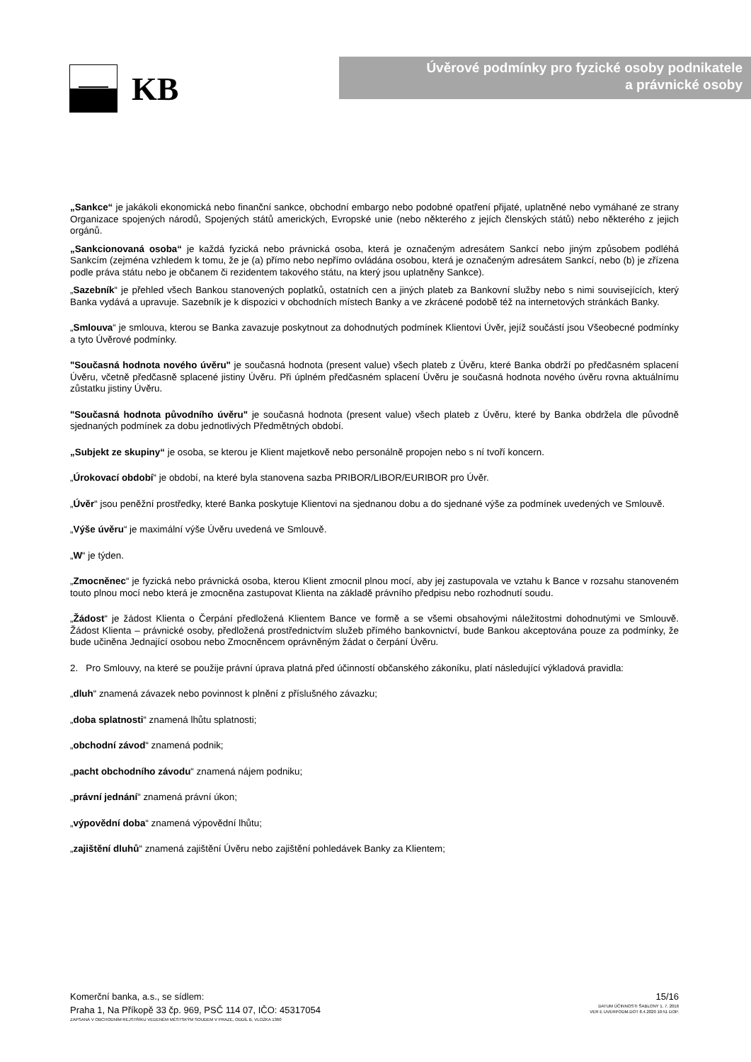KB
Úvěrové podmínky pro fyzické osoby podnikatele
a právnické osoby
„Sankce“ je jakákoli ekonomická nebo finanční sankce, obchodní embargo nebo podobné opatření přijaté, uplatněné nebo vymáhané ze strany Organizace spojených národů, Spojených států amerických, Evropské unie (nebo některého z jejích členských států) nebo některého z jejich orgánů.
„Sankcionovaná osoba“ je každá fyzická nebo právnická osoba, která je označeným adresátem Sankcí nebo jiným způsobem podléhá Sankcím (zejména vzhledem k tomu, že je (a) přímo nebo nepřímo ovládána osobou, která je označeným adresátem Sankcí, nebo (b) je zřízena podle práva státu nebo je občanem či rezidentem takového státu, na který jsou uplatněny Sankce).
„Sazebník“ je přehled všech Bankou stanovených poplatků, ostatních cen a jiných plateb za Bankovní služby nebo s nimi souvisejících, který Banka vydává a upravuje. Sazebník je k dispozici v obchodních místech Banky a ve zkrácené podobě též na internetových stránkách Banky.
„Smlouva“ je smlouva, kterou se Banka zavazuje poskytnout za dohodnutých podmínek Klientovi Úvěr, jejíž součástí jsou Všeobecné podmínky a tyto Úvěrové podmínky.
"Současná hodnota nového úvěru" je současná hodnota (present value) všech plateb z Úvěru, které Banka obdrží po předčasném splacení Úvěru, včetně předčasně splacené jistiny Úvěru. Při úplném předčasném splacení Úvěru je současná hodnota nového úvěru rovna aktuálnímu zůstatku jistiny Úvěru.
"Současná hodnota původního úvěru" je současná hodnota (present value) všech plateb z Úvěru, které by Banka obdržela dle původně sjednaných podmínek za dobu jednotlivých Předmětných období.
„Subjekt ze skupiny“ je osoba, se kterou je Klient majetkově nebo personálně propojen nebo s ní tvoří koncern.
„Úrokovací období“ je období, na které byla stanovena sazba PRIBOR/LIBOR/EURIBOR pro Úvěr.
„Úvěr“ jsou peněžní prostředky, které Banka poskytuje Klientovi na sjednanou dobu a do sjednané výše za podmínek uvedených ve Smlouvě.
„Výše úvěru“ je maximální výše Úvěru uvedená ve Smlouvě.
„W“ je týden.
„Zmocněnec“ je fyzická nebo právnická osoba, kterou Klient zmocnil plnou mocí, aby jej zastupovala ve vztahu k Bance v rozsahu stanoveném touto plnou mocí nebo která je zmocněna zastupovat Klienta na základě právního předpisu nebo rozhodnutí soudu.
„Žádost“ je žádost Klienta o Čerpání předložená Klientem Bance ve formě a se všemi obsahovými náležitostmi dohodnutými ve Smlouvě. Žádost Klienta – právnické osoby, předložená prostřednictvím služeb přímého bankovnictví, bude Bankou akceptována pouze za podmínky, že bude učiněna Jednající osobou nebo Zmocněncem oprávněným žádat o čerpání Úvěru.
2. Pro Smlouvy, na které se použije právní úprava platná před účinností občanského zákoníku, platí následující výkladová pravidla:
„dluh“ znamená závazek nebo povinnost k plnění z příslušného závazku;
„doba splatnosti“ znamená lhůtu splatnosti;
„obchodní závod“ znamená podnik;
„pacht obchodního závodu“ znamená nájem podniku;
„právní jednání“ znamená právní úkon;
„výpovědní doba“ znamená výpovědní lhůtu;
„zajištění dluhů“ znamená zajištění Úvěru nebo zajištění pohledávek Banky za Klientem;
Komerční banka, a.s., se sídlem:
Praha 1, Na Příkopě 33 čp. 969, PSČ 114 07, IČO: 45317054
ZAPSANÁ V OBCHODNÍM REJSTŘÍKU VEDENÉM MĚSTSKÝM SOUDEM V PRAZE, ODDÍL B, VLOŽKA 1360
15/16
DATUM ÚČINNOSTI ŠABLONY 1. 7. 2016
VER E UVERPODM.DOT 8.4.2020 10:51 DOP.